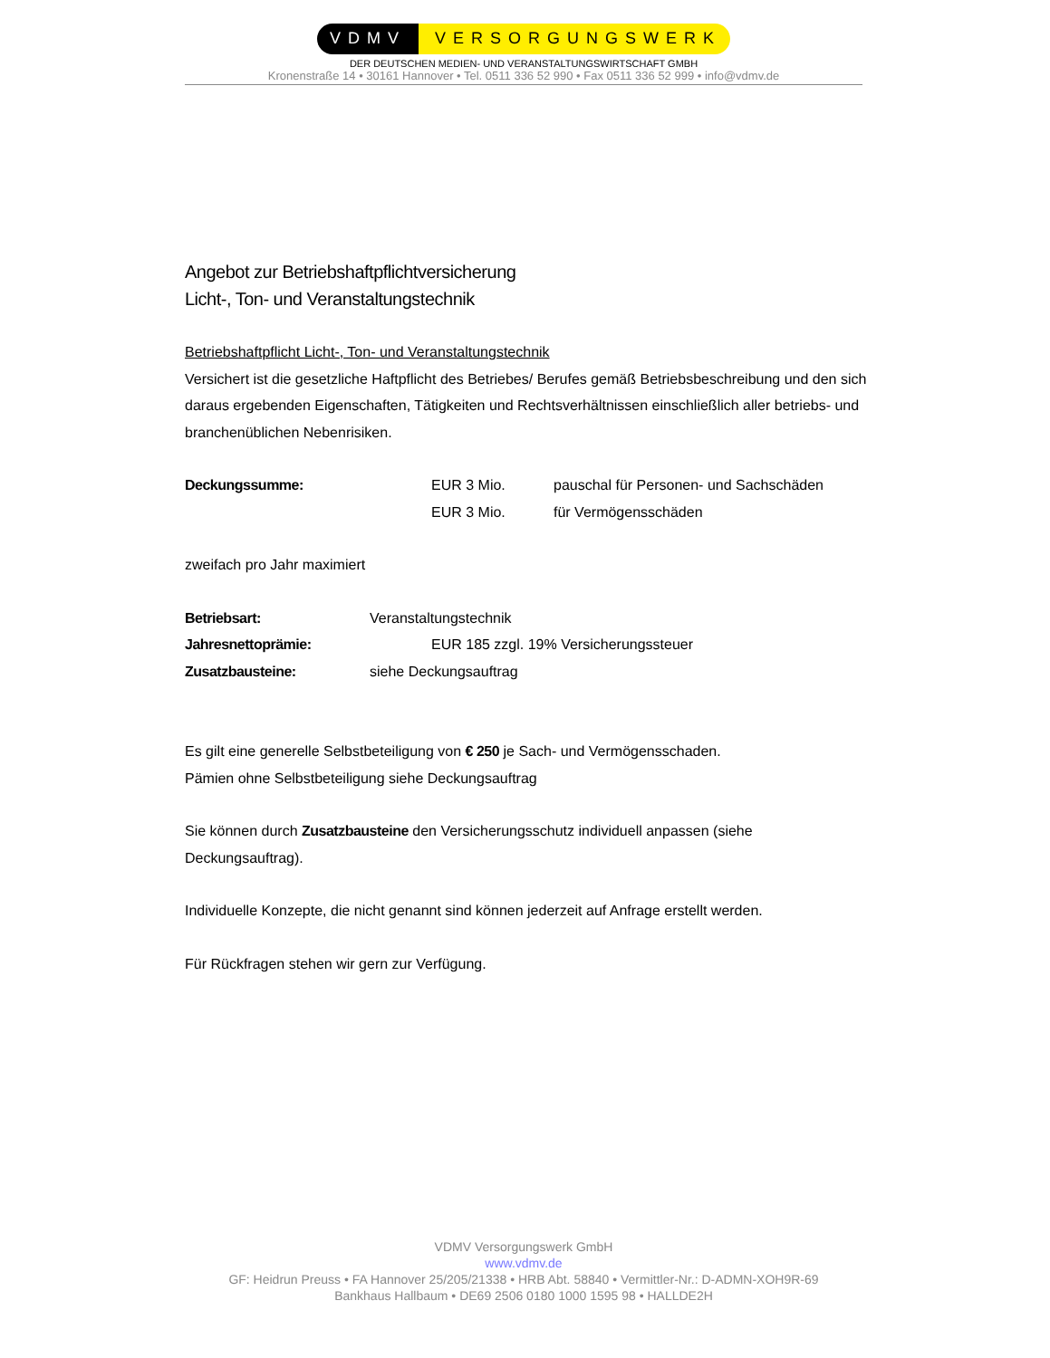VDMV VERSORGUNGSWERK
DER DEUTSCHEN MEDIEN- UND VERANSTALTUNGSWIRTSCHAFT GMBH
Kronenstraße 14 • 30161 Hannover • Tel. 0511 336 52 990 • Fax 0511 336 52 999 • info@vdmv.de
Angebot zur Betriebshaftpflichtversicherung
Licht-, Ton- und Veranstaltungstechnik
Betriebshaftpflicht Licht-, Ton- und Veranstaltungstechnik
Versichert ist die gesetzliche Haftpflicht des Betriebes/ Berufes gemäß Betriebsbeschreibung und den sich daraus ergebenden Eigenschaften, Tätigkeiten und Rechtsverhältnissen einschließlich aller betriebs- und branchenüblichen Nebenrisiken.
Deckungssumme: EUR 3 Mio. pauschal für Personen- und Sachschäden
EUR 3 Mio. für Vermögensschäden
zweifach pro Jahr maximiert
Betriebsart: Veranstaltungstechnik
Jahresnettoprämie: EUR 185 zzgl. 19% Versicherungssteuer
Zusatzbausteine: siehe Deckungsauftrag
Es gilt eine generelle Selbstbeteiligung von € 250 je Sach- und Vermögensschaden.
Pämien ohne Selbstbeteiligung siehe Deckungsauftrag
Sie können durch Zusatzbausteine den Versicherungsschutz individuell anpassen (siehe Deckungsauftrag).
Individuelle Konzepte, die nicht genannt sind können jederzeit auf Anfrage erstellt werden.
Für Rückfragen stehen wir gern zur Verfügung.
VDMV Versorgungswerk GmbH
www.vdmv.de
GF: Heidrun Preuss • FA Hannover 25/205/21338 • HRB Abt. 58840 • Vermittler-Nr.: D-ADMN-XOH9R-69
Bankhaus Hallbaum • DE69 2506 0180 1000 1595 98 • HALLDE2H